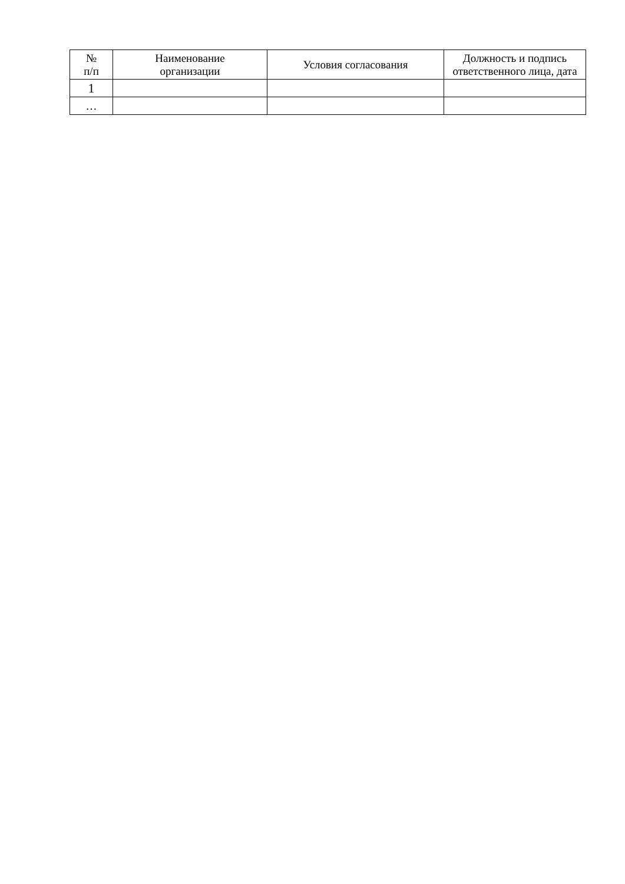| № п/п | Наименование организации | Условия согласования | Должность и подпись ответственного лица, дата |
| --- | --- | --- | --- |
| 1 | | | |
| … | | | |